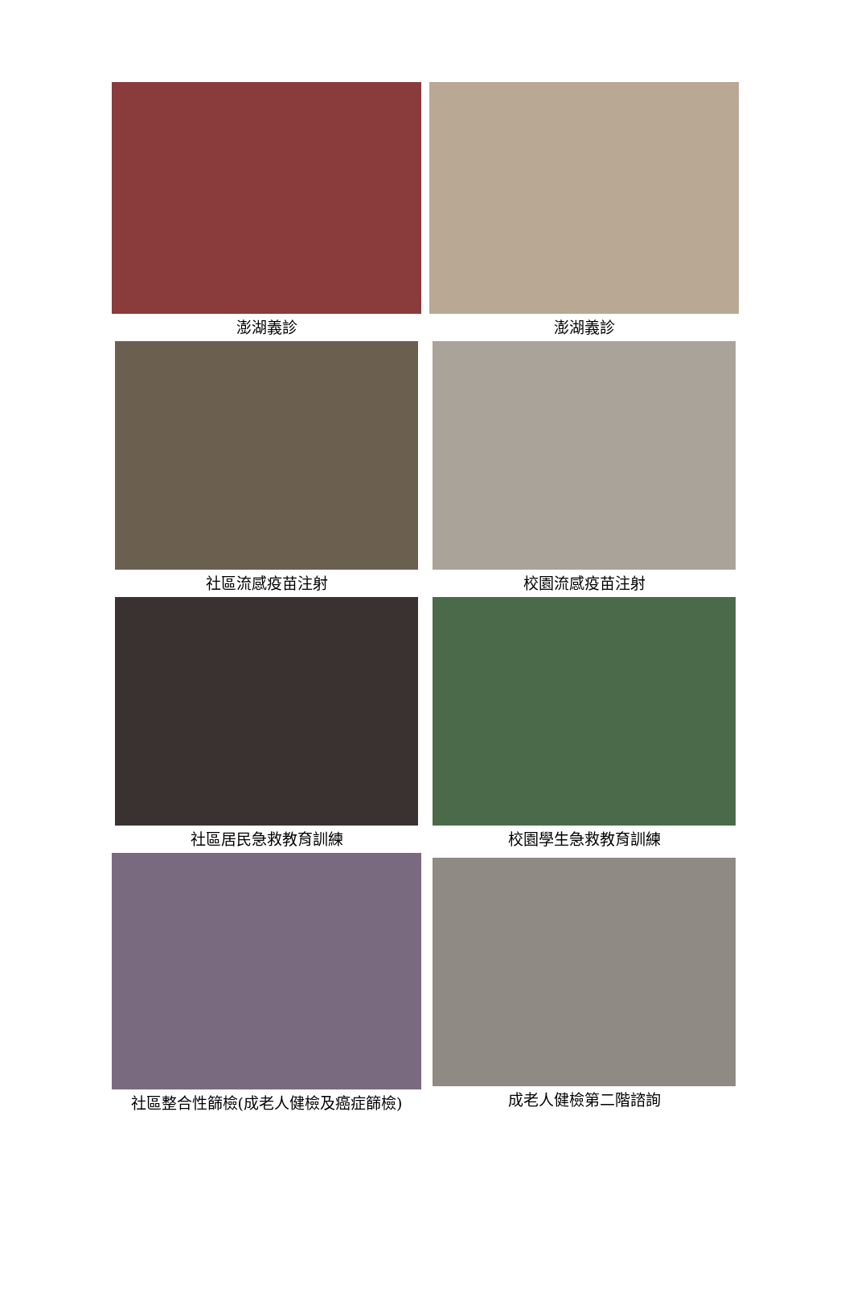| 澎湖義診 | 澎湖義診 |
| 社區流感疫苗注射 | 校園流感疫苗注射 |
| 社區居民急救教育訓練 | 校園學生急救教育訓練 |
| 社區整合性篩檢(成老人健檢及癌症篩檢) | 成老人健檢第二階諮詢 |